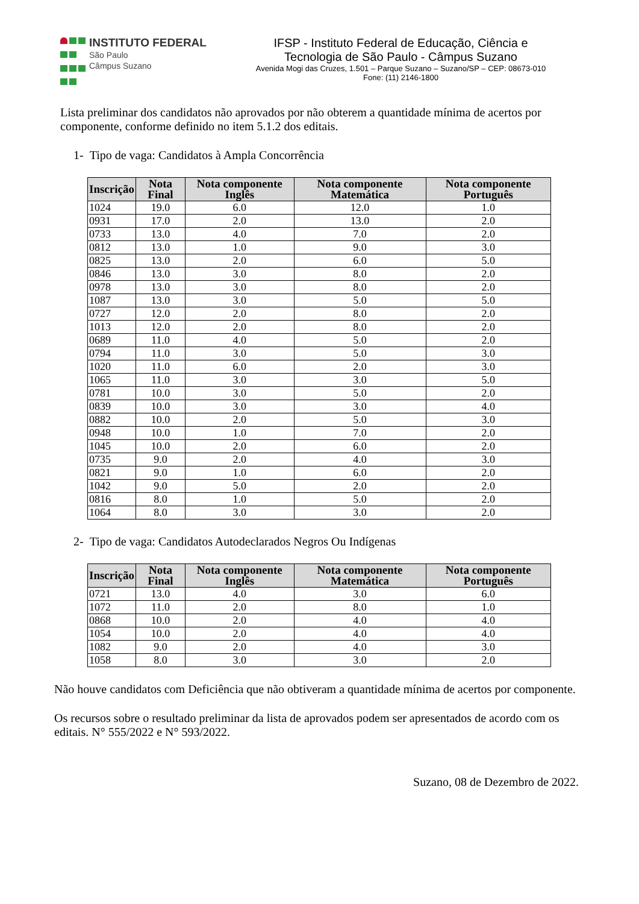INSTITUTO FEDERAL
São Paulo
Câmpus Suzano
IFSP - Instituto Federal de Educação, Ciência e
Tecnologia de São Paulo - Câmpus Suzano
Avenida Mogi das Cruzes, 1.501 – Parque Suzano – Suzano/SP – CEP: 08673-010
Fone: (11) 2146-1800
Lista preliminar dos candidatos não aprovados por não obterem a quantidade mínima de acertos por componente, conforme definido no item 5.1.2 dos editais.
1- Tipo de vaga: Candidatos à Ampla Concorrência
| Inscrição | Nota Final | Nota componente Inglês | Nota componente Matemática | Nota componente Português |
| --- | --- | --- | --- | --- |
| 1024 | 19.0 | 6.0 | 12.0 | 1.0 |
| 0931 | 17.0 | 2.0 | 13.0 | 2.0 |
| 0733 | 13.0 | 4.0 | 7.0 | 2.0 |
| 0812 | 13.0 | 1.0 | 9.0 | 3.0 |
| 0825 | 13.0 | 2.0 | 6.0 | 5.0 |
| 0846 | 13.0 | 3.0 | 8.0 | 2.0 |
| 0978 | 13.0 | 3.0 | 8.0 | 2.0 |
| 1087 | 13.0 | 3.0 | 5.0 | 5.0 |
| 0727 | 12.0 | 2.0 | 8.0 | 2.0 |
| 1013 | 12.0 | 2.0 | 8.0 | 2.0 |
| 0689 | 11.0 | 4.0 | 5.0 | 2.0 |
| 0794 | 11.0 | 3.0 | 5.0 | 3.0 |
| 1020 | 11.0 | 6.0 | 2.0 | 3.0 |
| 1065 | 11.0 | 3.0 | 3.0 | 5.0 |
| 0781 | 10.0 | 3.0 | 5.0 | 2.0 |
| 0839 | 10.0 | 3.0 | 3.0 | 4.0 |
| 0882 | 10.0 | 2.0 | 5.0 | 3.0 |
| 0948 | 10.0 | 1.0 | 7.0 | 2.0 |
| 1045 | 10.0 | 2.0 | 6.0 | 2.0 |
| 0735 | 9.0 | 2.0 | 4.0 | 3.0 |
| 0821 | 9.0 | 1.0 | 6.0 | 2.0 |
| 1042 | 9.0 | 5.0 | 2.0 | 2.0 |
| 0816 | 8.0 | 1.0 | 5.0 | 2.0 |
| 1064 | 8.0 | 3.0 | 3.0 | 2.0 |
2- Tipo de vaga: Candidatos Autodeclarados Negros Ou Indígenas
| Inscrição | Nota Final | Nota componente Inglês | Nota componente Matemática | Nota componente Português |
| --- | --- | --- | --- | --- |
| 0721 | 13.0 | 4.0 | 3.0 | 6.0 |
| 1072 | 11.0 | 2.0 | 8.0 | 1.0 |
| 0868 | 10.0 | 2.0 | 4.0 | 4.0 |
| 1054 | 10.0 | 2.0 | 4.0 | 4.0 |
| 1082 | 9.0 | 2.0 | 4.0 | 3.0 |
| 1058 | 8.0 | 3.0 | 3.0 | 2.0 |
Não houve candidatos com Deficiência que não obtiveram a quantidade mínima de acertos por componente.
Os recursos sobre o resultado preliminar da lista de aprovados podem ser apresentados de acordo com os editais. N° 555/2022 e N° 593/2022.
Suzano, 08 de Dezembro de 2022.